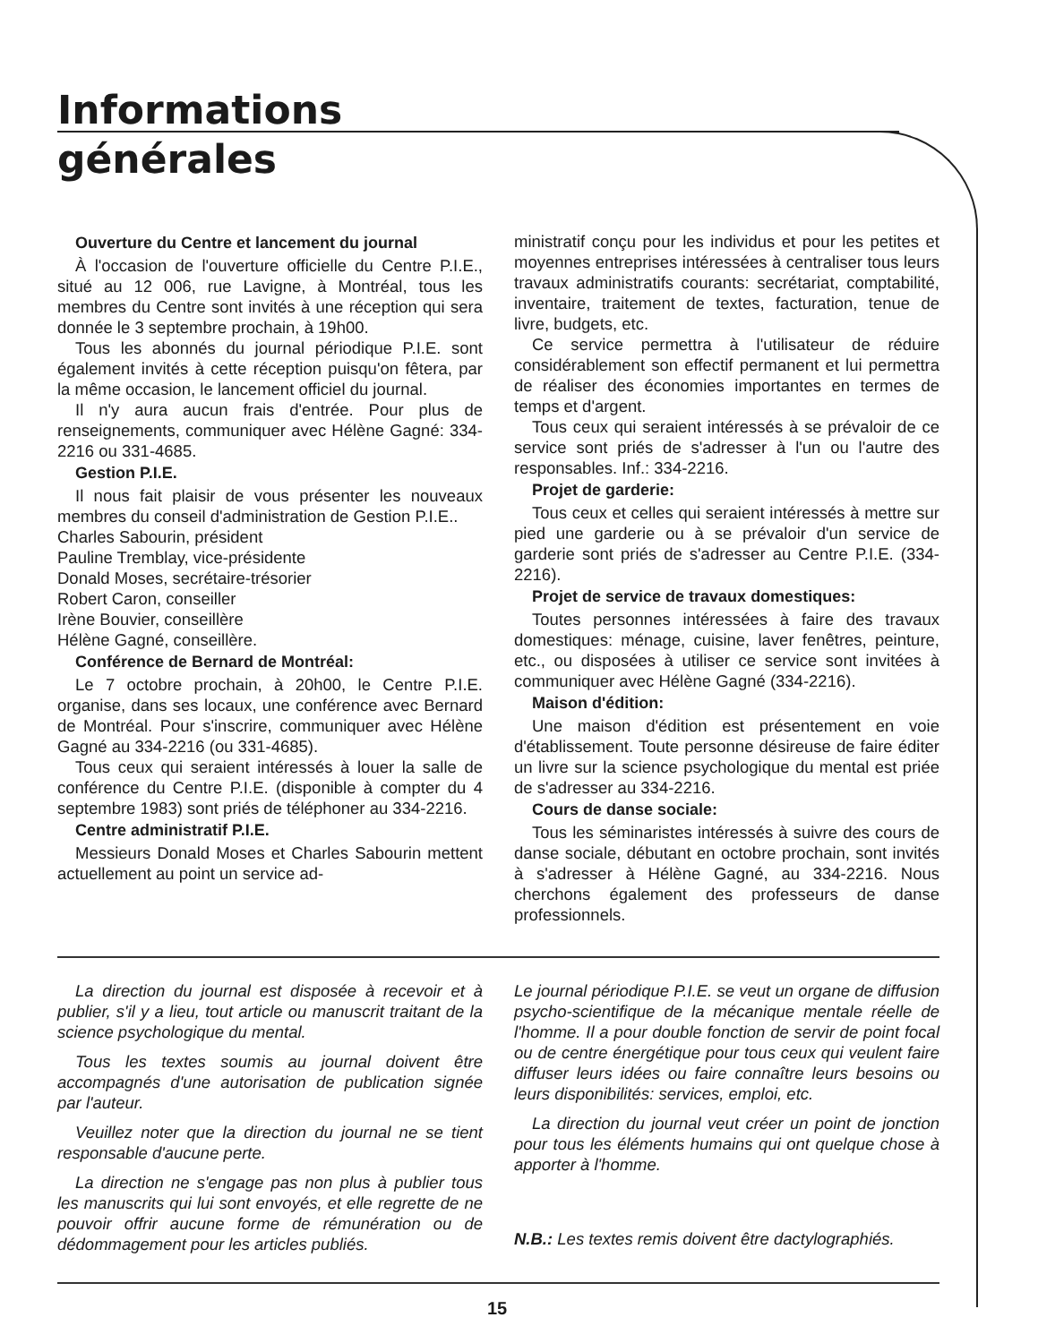Informations
générales
Ouverture du Centre et lancement du journal
À l'occasion de l'ouverture officielle du Centre P.I.E., situé au 12 006, rue Lavigne, à Montréal, tous les membres du Centre sont invités à une réception qui sera donnée le 3 septembre prochain, à 19h00.
Tous les abonnés du journal périodique P.I.E. sont également invités à cette réception puisqu'on fêtera, par la même occasion, le lancement officiel du journal.
Il n'y aura aucun frais d'entrée. Pour plus de renseignements, communiquer avec Hélène Gagné: 334-2216 ou 331-4685.
Gestion P.I.E.
Il nous fait plaisir de vous présenter les nouveaux membres du conseil d'administration de Gestion P.I.E..
Charles Sabourin, président
Pauline Tremblay, vice-présidente
Donald Moses, secrétaire-trésorier
Robert Caron, conseiller
Irène Bouvier, conseillère
Hélène Gagné, conseillère.
Conférence de Bernard de Montréal:
Le 7 octobre prochain, à 20h00, le Centre P.I.E. organise, dans ses locaux, une conférence avec Bernard de Montréal. Pour s'inscrire, communiquer avec Hélène Gagné au 334-2216 (ou 331-4685).
Tous ceux qui seraient intéressés à louer la salle de conférence du Centre P.I.E. (disponible à compter du 4 septembre 1983) sont priés de téléphoner au 334-2216.
Centre administratif P.I.E.
Messieurs Donald Moses et Charles Sabourin mettent actuellement au point un service ad-
ministratif conçu pour les individus et pour les petites et moyennes entreprises intéressées à centraliser tous leurs travaux administratifs courants: secrétariat, comptabilité, inventaire, traitement de textes, facturation, tenue de livre, budgets, etc.
Ce service permettra à l'utilisateur de réduire considérablement son effectif permanent et lui permettra de réaliser des économies importantes en termes de temps et d'argent.
Tous ceux qui seraient intéressés à se prévaloir de ce service sont priés de s'adresser à l'un ou l'autre des responsables. Inf.: 334-2216.
Projet de garderie:
Tous ceux et celles qui seraient intéressés à mettre sur pied une garderie ou à se prévaloir d'un service de garderie sont priés de s'adresser au Centre P.I.E. (334-2216).
Projet de service de travaux domestiques:
Toutes personnes intéressées à faire des travaux domestiques: ménage, cuisine, laver fenêtres, peinture, etc., ou disposées à utiliser ce service sont invitées à communiquer avec Hélène Gagné (334-2216).
Maison d'édition:
Une maison d'édition est présentement en voie d'établissement. Toute personne désireuse de faire éditer un livre sur la science psychologique du mental est priée de s'adresser au 334-2216.
Cours de danse sociale:
Tous les séminaristes intéressés à suivre des cours de danse sociale, débutant en octobre prochain, sont invités à s'adresser à Hélène Gagné, au 334-2216. Nous cherchons également des professeurs de danse professionnels.
La direction du journal est disposée à recevoir et à publier, s'il y a lieu, tout article ou manuscrit traitant de la science psychologique du mental.
Tous les textes soumis au journal doivent être accompagnés d'une autorisation de publication signée par l'auteur.
Veuillez noter que la direction du journal ne se tient responsable d'aucune perte.
La direction ne s'engage pas non plus à publier tous les manuscrits qui lui sont envoyés, et elle regrette de ne pouvoir offrir aucune forme de rémunération ou de dédommagement pour les articles publiés.
Le journal périodique P.I.E. se veut un organe de diffusion psycho-scientifique de la mécanique mentale réelle de l'homme. Il a pour double fonction de servir de point focal ou de centre énergétique pour tous ceux qui veulent faire diffuser leurs idées ou faire connaître leurs besoins ou leurs disponibilités: services, emploi, etc.
La direction du journal veut créer un point de jonction pour tous les éléments humains qui ont quelque chose à apporter à l'homme.
N.B.: Les textes remis doivent être dactylographiés.
15